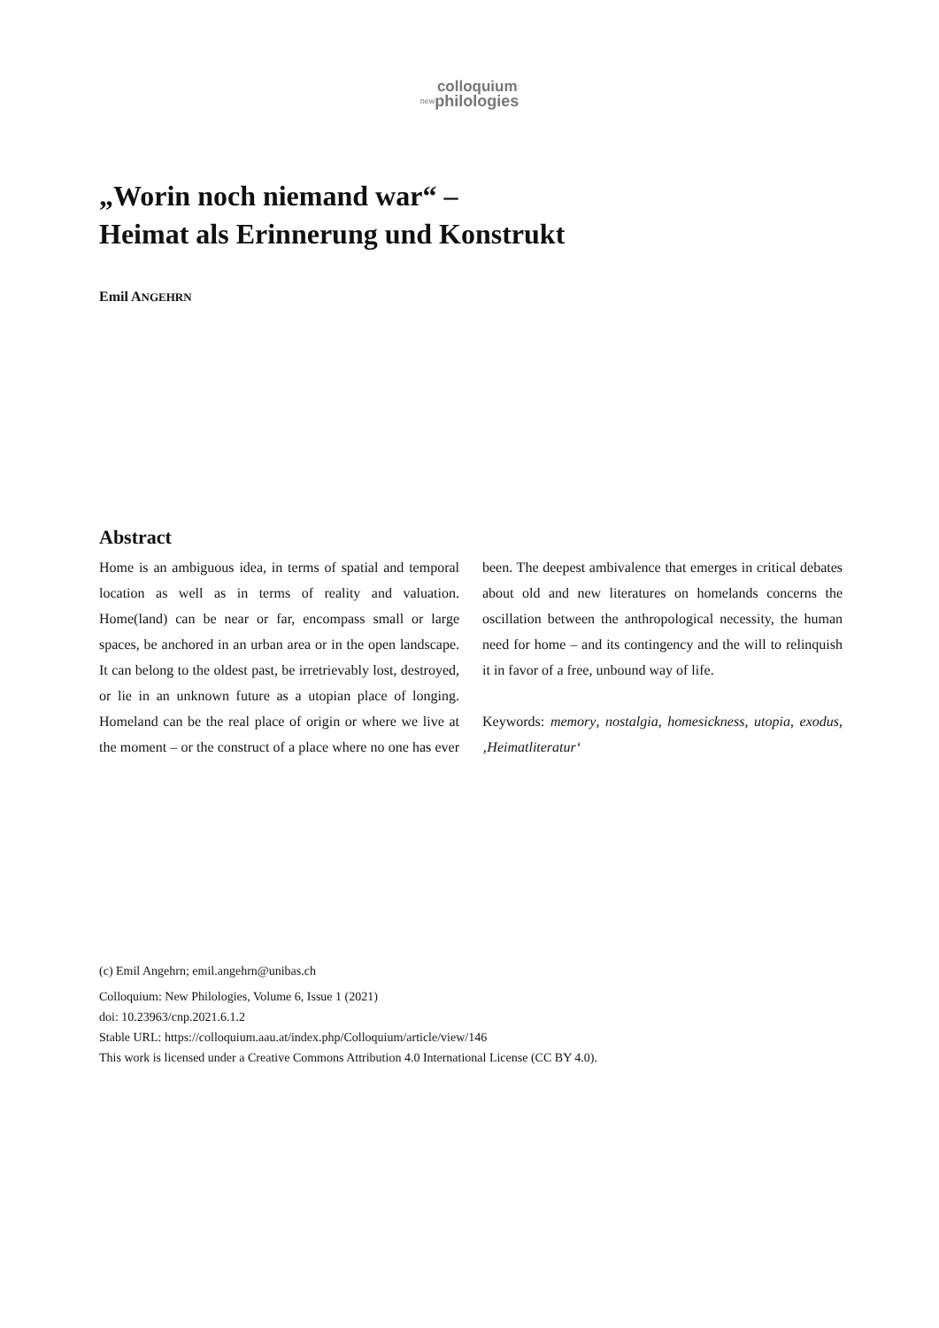colloquium:
newphilologies
„Worin noch niemand war“ –
Heimat als Erinnerung und Konstrukt
Emil ANGEHRN
Abstract
Home is an ambiguous idea, in terms of spatial and temporal location as well as in terms of reality and valuation. Home(land) can be near or far, encompass small or large spaces, be anchored in an urban area or in the open landscape. It can belong to the oldest past, be irretrievably lost, destroyed, or lie in an unknown future as a utopian place of longing. Homeland can be the real place of origin or where we live at the moment – or the construct of a place where no one has ever been. The deepest ambivalence that emerges in critical debates about old and new literatures on homelands concerns the oscillation between the anthropological necessity, the human need for home – and its contingency and the will to relinquish it in favor of a free, unbound way of life.
Keywords: memory, nostalgia, homesickness, utopia, exodus, ‚Heimatliteratur‘
(c) Emil Angehrn; emil.angehrn@unibas.ch
Colloquium: New Philologies, Volume 6, Issue 1 (2021)
doi: 10.23963/cnp.2021.6.1.2
Stable URL: https://colloquium.aau.at/index.php/Colloquium/article/view/146
This work is licensed under a Creative Commons Attribution 4.0 International License (CC BY 4.0).